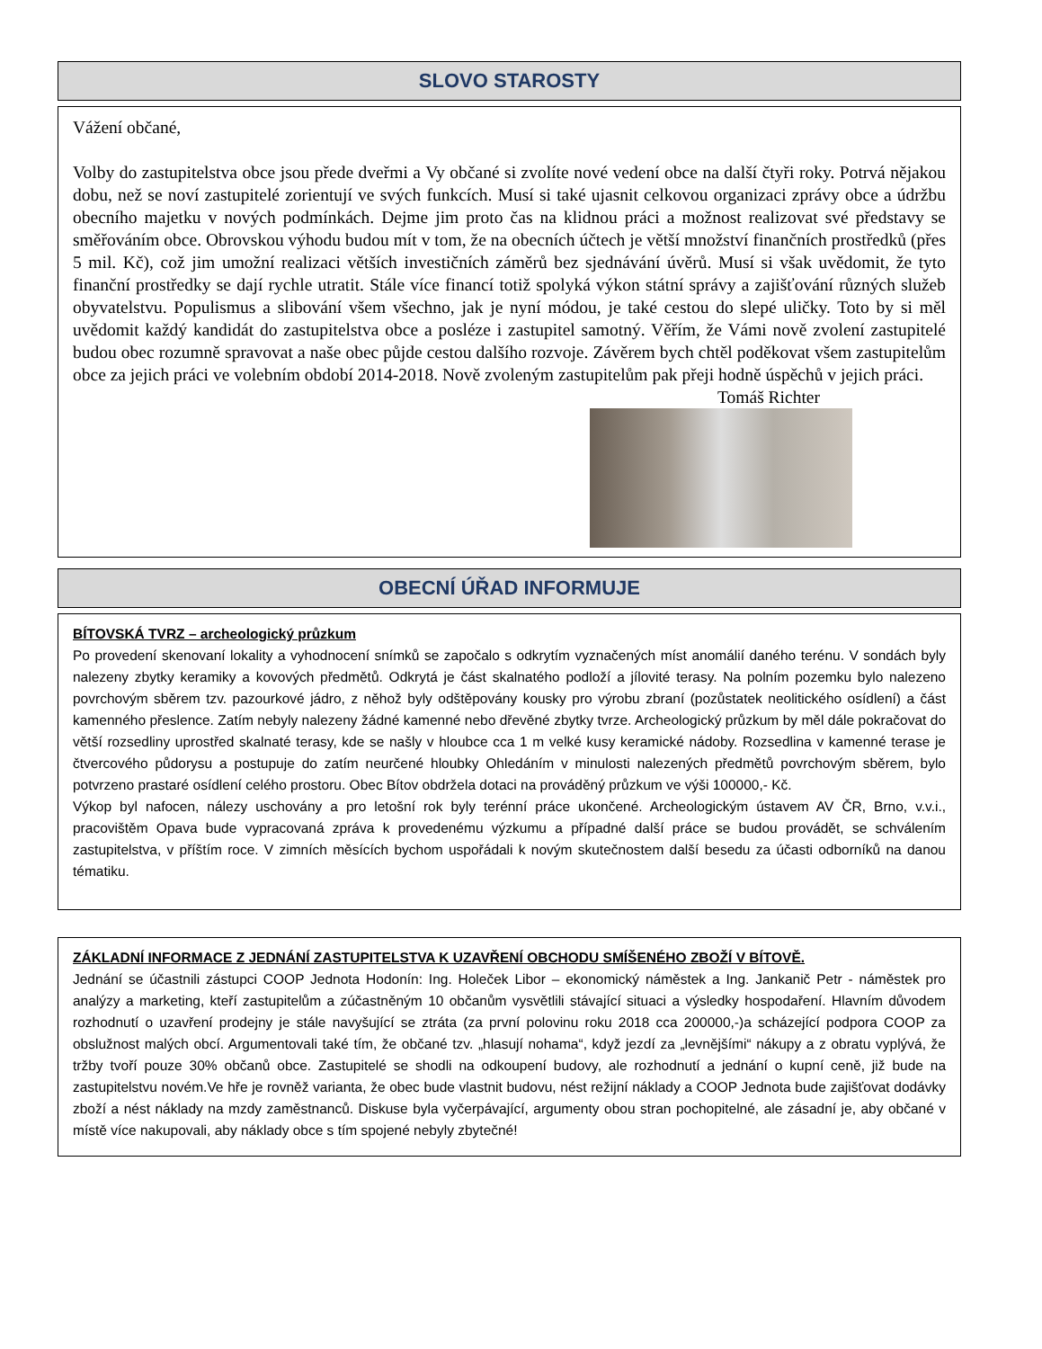SLOVO STAROSTY
Vážení občané,
Volby do zastupitelstva obce jsou přede dveřmi a Vy občané si zvolíte nové vedení obce na další čtyři roky. Potrvá nějakou dobu, než se noví zastupitelé zorientují ve svých funkcích. Musí si také ujasnit celkovou organizaci zprávy obce a údržbu obecního majetku v nových podmínkách. Dejme jim proto čas na klidnou práci a možnost realizovat své představy se směřováním obce. Obrovskou výhodu budou mít v tom, že na obecních účtech je větší množství finančních prostředků (přes 5 mil. Kč), což jim umožní realizaci větších investičních záměrů bez sjednávání úvěrů. Musí si však uvědomit, že tyto finanční prostředky se dají rychle utratit. Stále více financí totiž spolyká výkon státní správy a zajišťování různých služeb obyvatelstvu. Populismus a slibování všem všechno, jak je nyní módou, je také cestou do slepé uličky. Toto by si měl uvědomit každý kandidát do zastupitelstva obce a posléze i zastupitel samotný. Věřím, že Vámi nově zvolení zastupitelé budou obec rozumně spravovat a naše obec půjde cestou dalšího rozvoje. Závěrem bych chtěl poděkovat všem zastupitelům obce za jejich práci ve volebním období 2014-2018. Nově zvoleným zastupitelům pak přeji hodně úspěchů v jejich práci.
Tomáš Richter
OBECNÍ ÚŘAD INFORMUJE
BÍTOVSKÁ TVRZ – archeologický průzkum
Po provedení skenovaní lokality a vyhodnocení snímků se započalo s odkrytím vyznačených míst anomálií daného terénu. V sondách byly nalezeny zbytky keramiky a kovových předmětů. Odkrytá je část skalnatého podloží a jílovité terasy. Na polním pozemku bylo nalezeno povrchovým sběrem tzv. pazourkové jádro, z něhož byly odštěpovány kousky pro výrobu zbraní (pozůstatek neolitického osídlení) a část kamenného přeslence. Zatím nebyly nalezeny žádné kamenné nebo dřevěné zbytky tvrze. Archeologický průzkum by měl dále pokračovat do větší rozsedliny uprostřed skalnaté terasy, kde se našly v hloubce cca 1 m velké kusy keramické nádoby. Rozsedlina v kamenné terase je čtvercového půdorysu a postupuje do zatím neurčené hloubky Ohledáním v minulosti nalezených předmětů povrchovým sběrem, bylo potvrzeno prastaré osídlení celého prostoru. Obec Bítov obdržela dotaci na prováděný průzkum ve výši 100000,- Kč.
Výkop byl nafocen, nálezy uschovány a pro letošní rok byly terénní práce ukončené. Archeologickým ústavem AV ČR, Brno, v.v.i., pracovištěm Opava bude vypracovaná zpráva k provedenému výzkumu a případné další práce se budou provádět, se schválením zastupitelstva, v příštím roce. V zimních měsících bychom uspořádali k novým skutečnostem další besedu za účasti odborníků na danou tématiku.
ZÁKLADNÍ INFORMACE Z JEDNÁNÍ ZASTUPITELSTVA K UZAVŘENÍ OBCHODU SMÍŠENÉHO ZBOŽÍ V BÍTOVĚ.
Jednání se účastnili zástupci COOP Jednota Hodonín: Ing. Holeček Libor – ekonomický náměstek a Ing. Jankanič Petr - náměstek pro analýzy a marketing, kteří zastupitelům a zúčastněným 10 občanům vysvětlili stávající situaci a výsledky hospodaření. Hlavním důvodem rozhodnutí o uzavření prodejny je stále navyšující se ztráta (za první polovinu roku 2018 cca 200000,-)a scházející podpora COOP za obslužnost malých obcí. Argumentovali také tím, že občané tzv. „hlasují nohama“, když jezdí za „levnějšími“ nákupy a z obratu vyplývá, že tržby tvoří pouze 30% občanů obce. Zastupitelé se shodli na odkoupení budovy, ale rozhodnutí a jednání o kupní ceně, již bude na zastupitelstvu novém.Ve hře je rovněž varianta, že obec bude vlastnit budovu, nést režijní náklady a COOP Jednota bude zajišťovat dodávky zboží a nést náklady na mzdy zaměstnanců. Diskuse byla vyčerpávající, argumenty obou stran pochopitelné, ale zásadní je, aby občané v místě více nakupovali, aby náklady obce s tím spojené nebyly zbytečné!